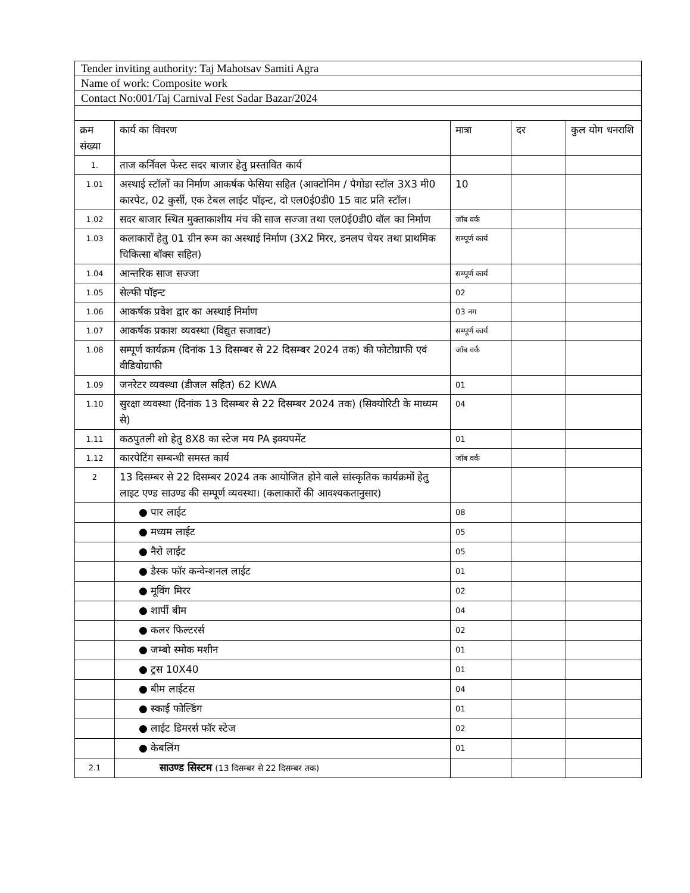| Tender inviting authority: Taj Mahotsav Samiti Agra | | | | |
| Name of work: Composite work | | | | |
| Contact No:001/Taj Carnival Fest Sadar Bazar/2024 | | | | |
| क्रम संख्या | कार्य का विवरण | मात्रा | दर | कुल योग धनराशि |
| 1. | ताज कर्निवल फेस्ट सदर बाजार हेतु प्रस्तावित कार्य | | | |
| 1.01 | अस्थाई स्टॉलों का निर्माण आकर्षक फेसिया सहित (आक्टोनिम / पैगोडा स्टॉल 3X3 मी0 कारपेट, 02 कुर्सी, एक टेबल लाईट पॉइन्ट, दो एल0ई0डी0 15 वाट प्रति स्टॉल। | 10 | | |
| 1.02 | सदर बाजार स्थित मुक्ताकाशीय मंच की साज सज्जा तथा एल0ई0डी0 वॉल का निर्माण | जॉब वर्क | | |
| 1.03 | कलाकारों हेतु 01 ग्रीन रूम का अस्थाई निर्माण (3X2 मिरर, डनलप चेयर तथा प्राथमिक चिकित्सा बॉक्स सहित) | सम्पूर्ण कार्य | | |
| 1.04 | आन्तरिक साज सज्जा | सम्पूर्ण कार्य | | |
| 1.05 | सेल्फी पॉइन्ट | 02 | | |
| 1.06 | आकर्षक प्रवेश द्वार का अस्थाई निर्माण | 03 नग | | |
| 1.07 | आकर्षक प्रकाश व्यवस्था (विद्युत सजावट) | सम्पूर्ण कार्य | | |
| 1.08 | सम्पूर्ण कार्यक्रम (दिनांक 13 दिसम्बर से 22 दिसम्बर 2024 तक) की फोटोग्राफी एवं वीडियोग्राफी | जॉब वर्क | | |
| 1.09 | जनरेटर व्यवस्था (डीजल सहित) 62 KWA | 01 | | |
| 1.10 | सुरक्षा व्यवस्था (दिनांक 13 दिसम्बर से 22 दिसम्बर 2024 तक) (सिक्योरिटी के माध्यम से) | 04 | | |
| 1.11 | कठपुतली शो हेतु 8X8 का स्टेज मय PA इक्यपमेंट | 01 | | |
| 1.12 | कारपेटिंग सम्बन्धी समस्त कार्य | जॉब वर्क | | |
| 2 | 13 दिसम्बर से 22 दिसम्बर 2024 तक आयोजित होने वाले सांस्कृतिक कार्यक्रमों हेतु लाइट एण्ड साउण्ड की सम्पूर्ण व्यवस्था। (कलाकारों की आवश्यकतानुसार) | | | |
| | ● पार लाईट | 08 | | |
| | ● मध्यम लाईट | 05 | | |
| | ● नैरो लाईट | 05 | | |
| | ● डैस्क फॉर कन्वेन्शनल लाईट | 01 | | |
| | ● मूविंग मिरर | 02 | | |
| | ● शार्पी बीम | 04 | | |
| | ● कलर फिल्टरर्स | 02 | | |
| | ● जम्बो स्मोक मशीन | 01 | | |
| | ● ट्रस 10X40 | 01 | | |
| | ● बीम लाईटस | 04 | | |
| | ● स्काई फोल्डिंग | 01 | | |
| | ● लाईट डिमरर्स फॉर स्टेज | 02 | | |
| | ● केबलिंग | 01 | | |
| 2.1 | साउण्ड सिस्टम (13 दिसम्बर से 22 दिसम्बर तक) | | | |